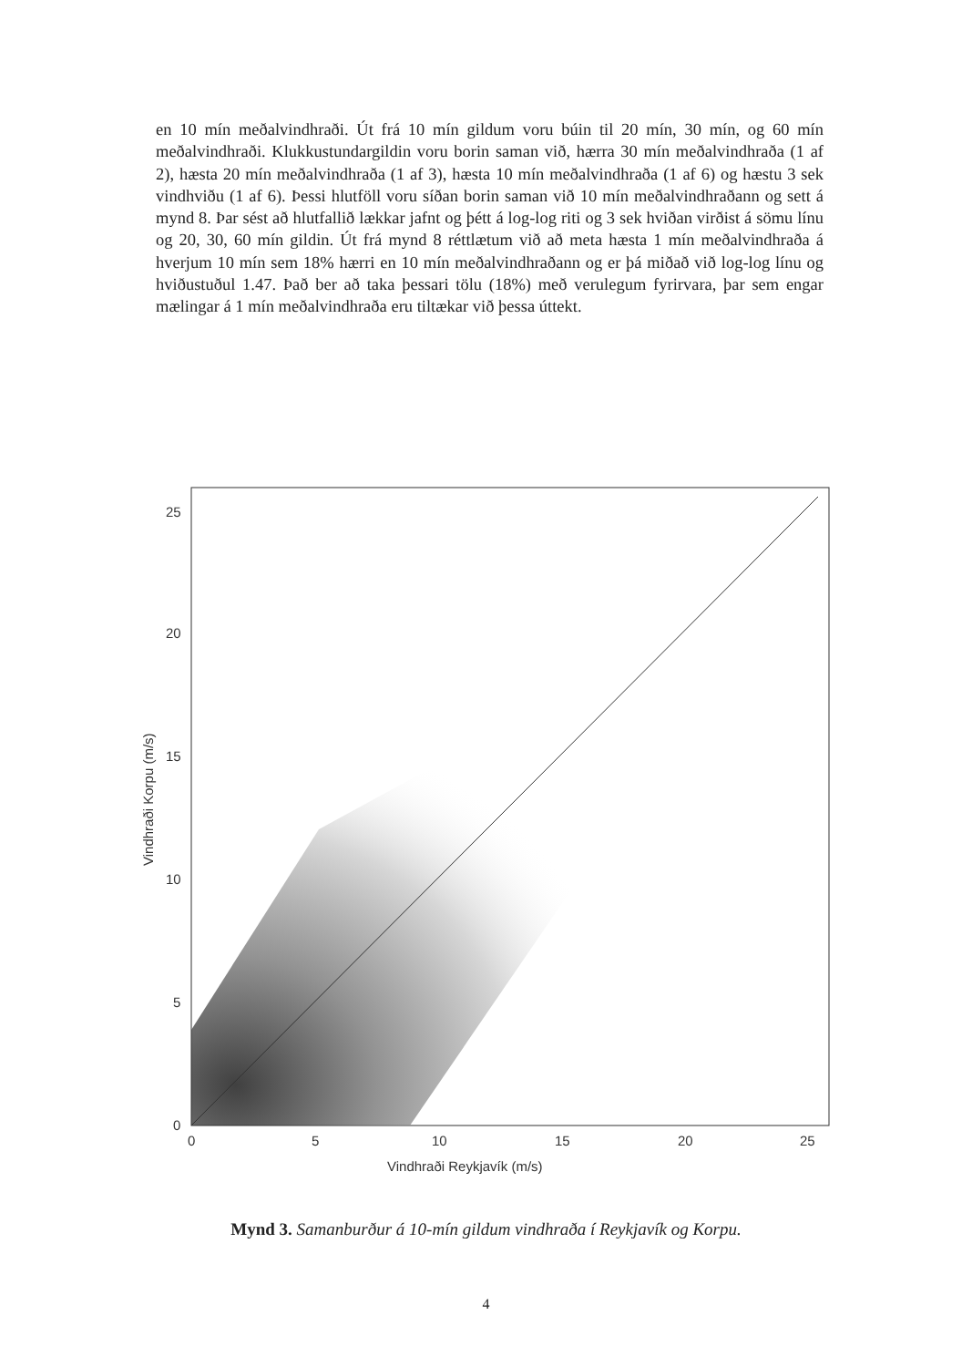en 10 mín meðalvindhraði. Út frá 10 mín gildum voru búin til 20 mín, 30 mín, og 60 mín meðalvindhraði. Klukkustundargildin voru borin saman við, hærra 30 mín meðalvindhraða (1 af 2), hæsta 20 mín meðalvindhraða (1 af 3), hæsta 10 mín meðalvindhraða (1 af 6) og hæstu 3 sek vindhviðu (1 af 6). Þessi hlutföll voru síðan borin saman við 10 mín meðalvindhraðann og sett á mynd 8. Þar sést að hlutfallið lækkar jafnt og þétt á log-log riti og 3 sek hviðan virðist á sömu línu og 20, 30, 60 mín gildin. Út frá mynd 8 réttlætum við að meta hæsta 1 mín meðalvindhraða á hverjum 10 mín sem 18% hærri en 10 mín meðalvindhraðann og er þá miðað við log-log línu og hviðustuðul 1.47. Það ber að taka þessari tölu (18%) með verulegum fyrirvara, þar sem engar mælingar á 1 mín meðalvindhraða eru tiltækar við þessa úttekt.
0
5
10
15
20
25
0
5
10
15
20
25
Vindhraði Reykjavík (m/s)
Vindhraði Korpu (m/s)
Mynd 3. Samanburður á 10-mín gildum vindhraða í Reykjavík og Korpu.
4